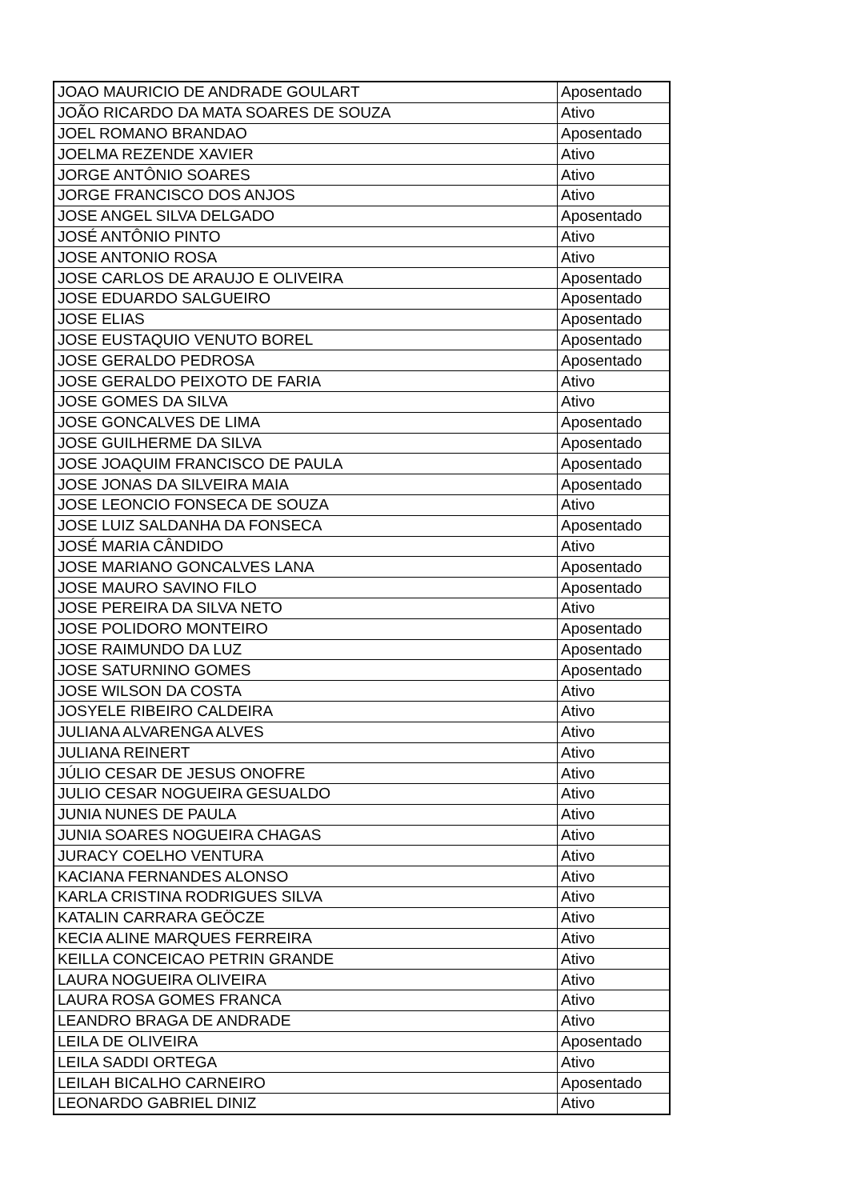| JOAO MAURICIO DE ANDRADE GOULART | Aposentado |
| JOÃO RICARDO DA MATA SOARES DE SOUZA | Ativo |
| JOEL ROMANO BRANDAO | Aposentado |
| JOELMA REZENDE XAVIER | Ativo |
| JORGE ANTÔNIO SOARES | Ativo |
| JORGE FRANCISCO DOS ANJOS | Ativo |
| JOSE ANGEL SILVA DELGADO | Aposentado |
| JOSÉ ANTÔNIO PINTO | Ativo |
| JOSE ANTONIO ROSA | Ativo |
| JOSE CARLOS DE ARAUJO E OLIVEIRA | Aposentado |
| JOSE EDUARDO SALGUEIRO | Aposentado |
| JOSE ELIAS | Aposentado |
| JOSE EUSTAQUIO VENUTO BOREL | Aposentado |
| JOSE GERALDO PEDROSA | Aposentado |
| JOSE GERALDO PEIXOTO DE FARIA | Ativo |
| JOSE GOMES DA SILVA | Ativo |
| JOSE GONCALVES DE LIMA | Aposentado |
| JOSE GUILHERME DA SILVA | Aposentado |
| JOSE JOAQUIM FRANCISCO DE PAULA | Aposentado |
| JOSE JONAS DA SILVEIRA MAIA | Aposentado |
| JOSE LEONCIO FONSECA DE SOUZA | Ativo |
| JOSE LUIZ SALDANHA DA FONSECA | Aposentado |
| JOSÉ MARIA CÂNDIDO | Ativo |
| JOSE MARIANO GONCALVES LANA | Aposentado |
| JOSE MAURO SAVINO FILO | Aposentado |
| JOSE PEREIRA DA SILVA NETO | Ativo |
| JOSE POLIDORO MONTEIRO | Aposentado |
| JOSE RAIMUNDO DA LUZ | Aposentado |
| JOSE SATURNINO GOMES | Aposentado |
| JOSE WILSON DA COSTA | Ativo |
| JOSYELE RIBEIRO CALDEIRA | Ativo |
| JULIANA ALVARENGA ALVES | Ativo |
| JULIANA REINERT | Ativo |
| JÚLIO CESAR DE JESUS ONOFRE | Ativo |
| JULIO CESAR NOGUEIRA GESUALDO | Ativo |
| JUNIA NUNES DE PAULA | Ativo |
| JUNIA SOARES NOGUEIRA CHAGAS | Ativo |
| JURACY COELHO VENTURA | Ativo |
| KACIANA FERNANDES ALONSO | Ativo |
| KARLA CRISTINA RODRIGUES SILVA | Ativo |
| KATALIN CARRARA GEÖCZE | Ativo |
| KECIA ALINE MARQUES FERREIRA | Ativo |
| KEILLA CONCEICAO PETRIN GRANDE | Ativo |
| LAURA NOGUEIRA OLIVEIRA | Ativo |
| LAURA ROSA GOMES FRANCA | Ativo |
| LEANDRO BRAGA DE ANDRADE | Ativo |
| LEILA DE OLIVEIRA | Aposentado |
| LEILA SADDI ORTEGA | Ativo |
| LEILAH BICALHO CARNEIRO | Aposentado |
| LEONARDO GABRIEL DINIZ | Ativo |